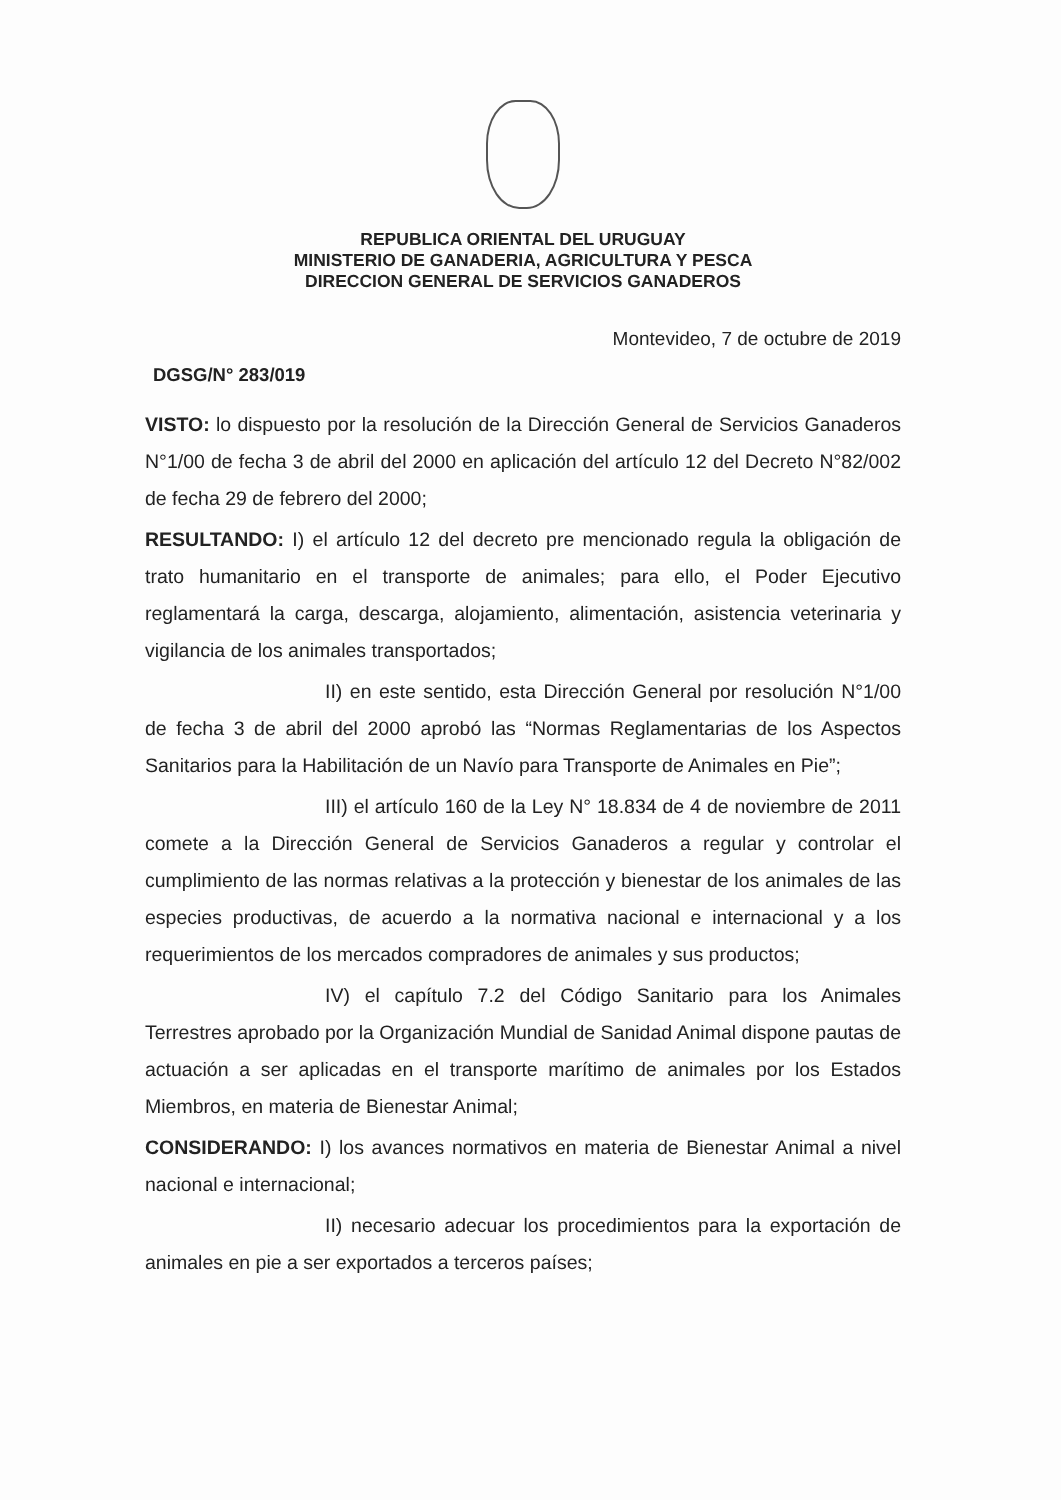REPUBLICA ORIENTAL DEL URUGUAY
MINISTERIO DE GANADERIA, AGRICULTURA Y PESCA
DIRECCION GENERAL DE SERVICIOS GANADEROS
Montevideo, 7 de octubre de 2019
DGSG/N° 283/019
VISTO: lo dispuesto por la resolución de la Dirección General de Servicios Ganaderos N°1/00 de fecha 3 de abril del 2000 en aplicación del artículo 12 del Decreto N°82/002 de fecha 29 de febrero del 2000;
RESULTANDO: I) el artículo 12 del decreto pre mencionado regula la obligación de trato humanitario en el transporte de animales; para ello, el Poder Ejecutivo reglamentará la carga, descarga, alojamiento, alimentación, asistencia veterinaria y vigilancia de los animales transportados;
II) en este sentido, esta Dirección General por resolución N°1/00 de fecha 3 de abril del 2000 aprobó las “Normas Reglamentarias de los Aspectos Sanitarios para la Habilitación de un Navío para Transporte de Animales en Pie”;
III) el artículo 160 de la Ley N° 18.834 de 4 de noviembre de 2011 comete a la Dirección General de Servicios Ganaderos a regular y controlar el cumplimiento de las normas relativas a la protección y bienestar de los animales de las especies productivas, de acuerdo a la normativa nacional e internacional y a los requerimientos de los mercados compradores de animales y sus productos;
IV) el capítulo 7.2 del Código Sanitario para los Animales Terrestres aprobado por la Organización Mundial de Sanidad Animal dispone pautas de actuación a ser aplicadas en el transporte marítimo de animales por los Estados Miembros, en materia de Bienestar Animal;
CONSIDERANDO: I) los avances normativos en materia de Bienestar Animal a nivel nacional e internacional;
II) necesario adecuar los procedimientos para la exportación de animales en pie a ser exportados a terceros países;